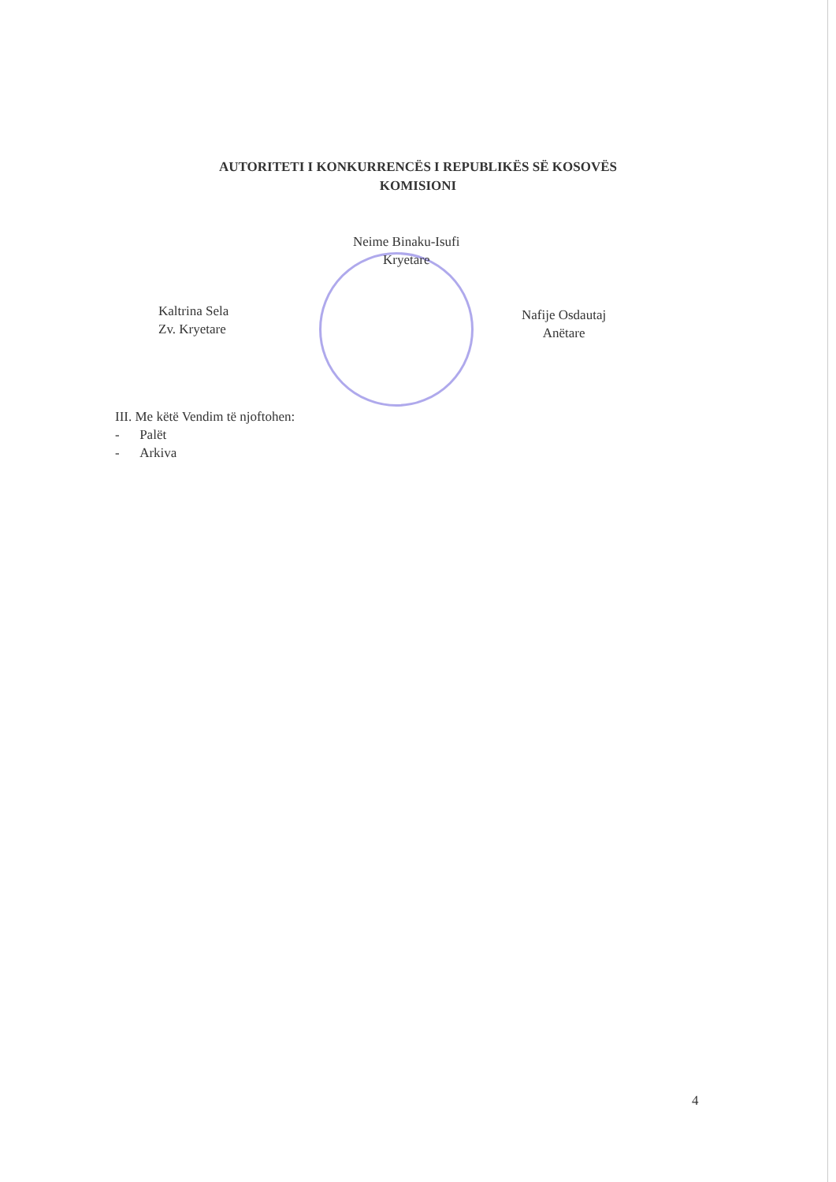AUTORITETI I KONKURRENCËS I REPUBLIKËS SË KOSOVËS
KOMISIONI
Neime Binaku-Isufi
Kryetare
Kaltrina Sela
Zv. Kryetare
Nafije Osdautaj
Anëtare
III. Me këtë Vendim të njoftohen:
- Palët
- Arkiva
4